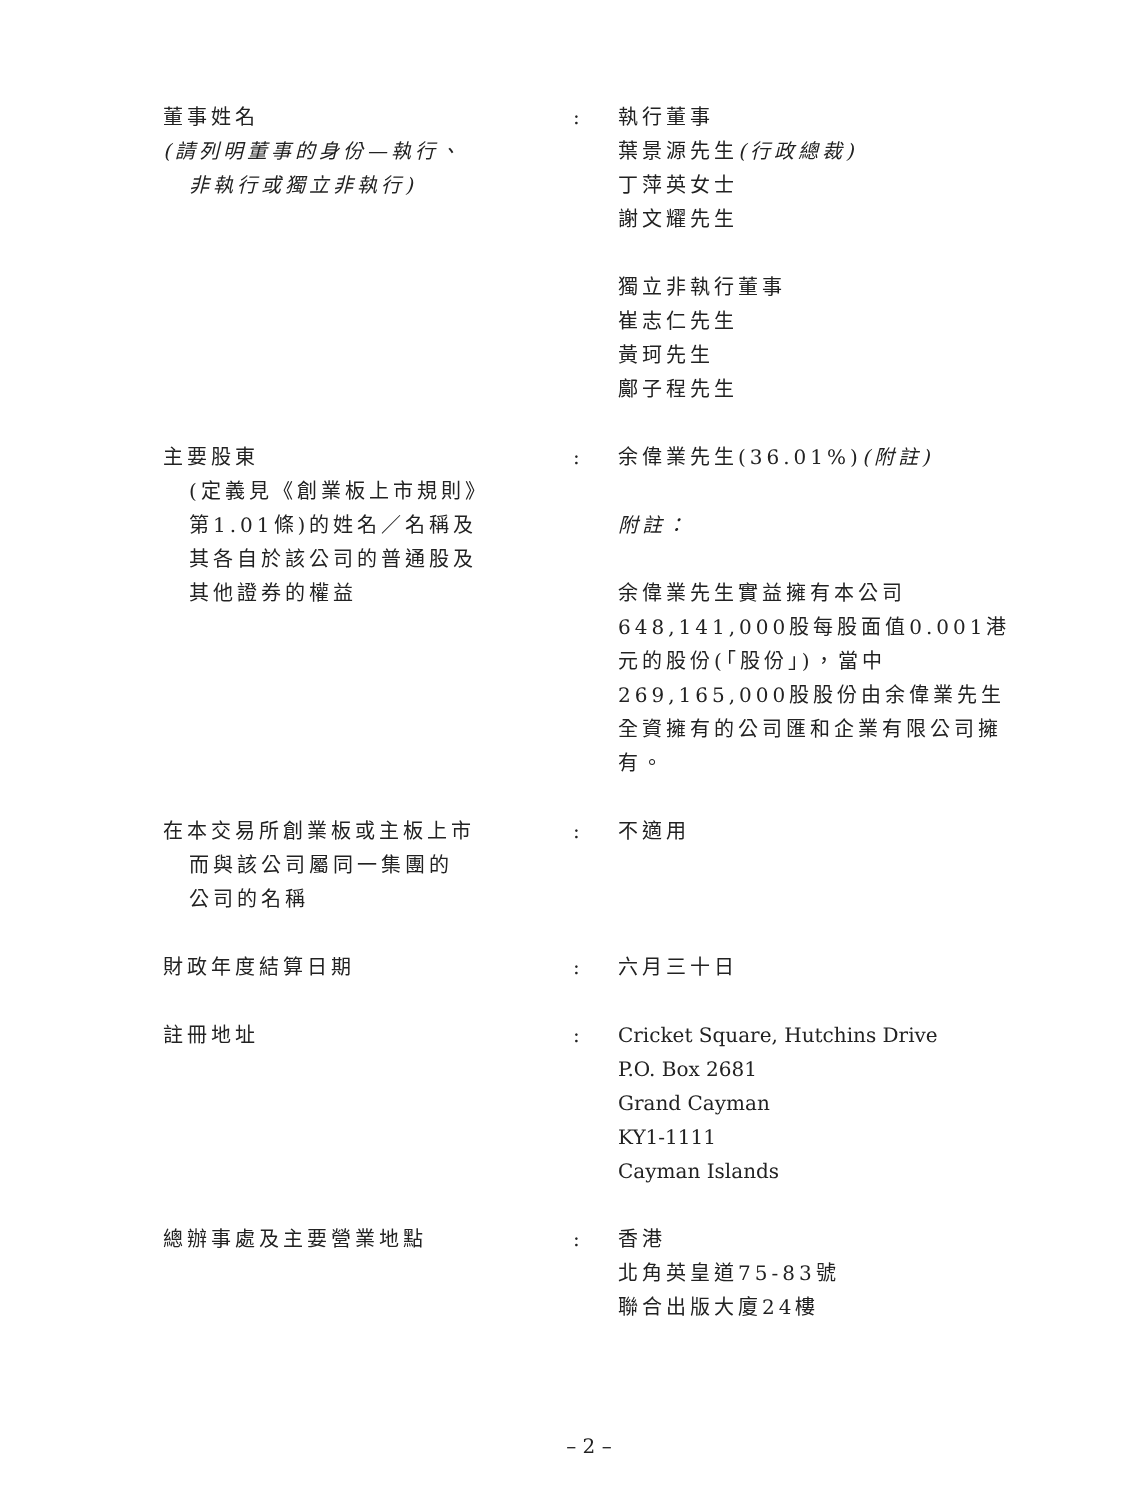董事姓名
(請列明董事的身份—執行、
非執行或獨立非執行)
:
執行董事
葉景源先生(行政總裁)
丁萍英女士
謝文耀先生
獨立非執行董事
崔志仁先生
黃珂先生
鄺子程先生
主要股東
(定義見《創業板上市規則》
第1.01條)的姓名／名稱及
其各自於該公司的普通股及
其他證券的權益
:
余偉業先生(36.01%)(附註)
附註：
余偉業先生實益擁有本公司648,141,000股每股面值0.001港元的股份(「股份」)，當中269,165,000股股份由余偉業先生全資擁有的公司匯和企業有限公司擁有。
在本交易所創業板或主板上市
而與該公司屬同一集團的
公司的名稱
:
不適用
財政年度結算日期
:
六月三十日
註冊地址
:
Cricket Square, Hutchins Drive
P.O. Box 2681
Grand Cayman
KY1-1111
Cayman Islands
總辦事處及主要營業地點
:
香港
北角英皇道75-83號
聯合出版大廈24樓
– 2 –